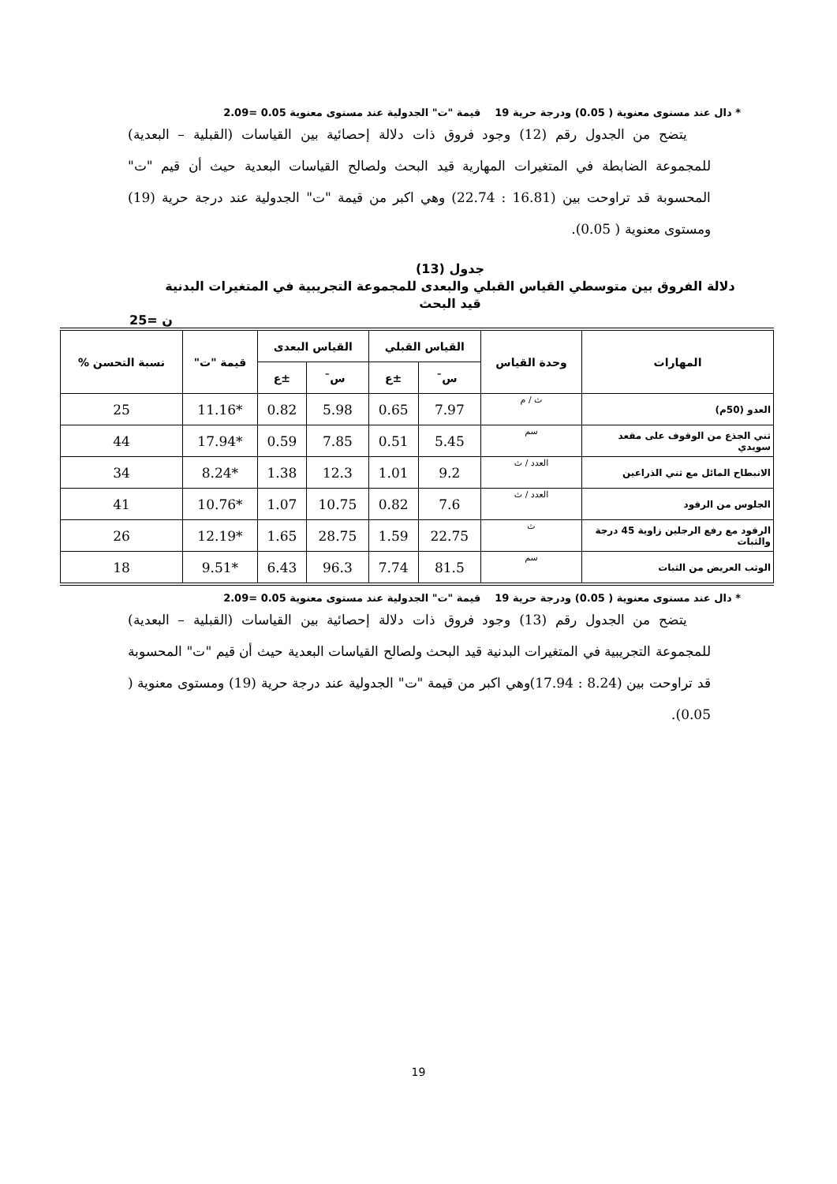* دال عند مستوى معنوية ( 0.05) ودرجة حرية 19 قيمة "ت" الجدولية عند مستوى معنوية 0.05 =2.09
يتضح من الجدول رقم (12) وجود فروق ذات دلالة إحصائية بين القياسات (القبلية – البعدية) للمجموعة الضابطة في المتغيرات المهارية قيد البحث ولصالح القياسات البعدية حيث أن قيم "ت" المحسوبة قد تراوحت بين (16.81 : 22.74) وهي اكبر من قيمة "ت" الجدولية عند درجة حرية (19) ومستوى معنوية ( 0.05).
جدول (13)
دلالة الفروق بين متوسطي القياس القبلي والبعدى للمجموعة التجريبية في المتغيرات البدنية
قيد البحث
ن =25
| المهارات | وحدة القياس | القياس القبلي | | القياس البعدى | | قيمة "ت" | نسبة التحسن % |
| --- | --- | --- | --- | --- | --- | --- | --- |
| | | س̄ | ±ع | س̄ | ±ع | | |
| العدو (50م) | ث / م | 7.97 | 0.65 | 5.98 | 0.82 | *11.16 | 25 |
| ثني الجذع من الوقوف على مقعد سويدي | سم | 5.45 | 0.51 | 7.85 | 0.59 | *17.94 | 44 |
| الانبطاح المائل مع ثني الذراعين | العدد / ث | 9.2 | 1.01 | 12.3 | 1.38 | *8.24 | 34 |
| الجلوس من الرقود | العدد / ث | 7.6 | 0.82 | 10.75 | 1.07 | *10.76 | 41 |
| الرقود مع رفع الرجلين زاوية 45 درجة والثبات | ث | 22.75 | 1.59 | 28.75 | 1.65 | *12.19 | 26 |
| الوثب العريض من الثبات | سم | 81.5 | 7.74 | 96.3 | 6.43 | *9.51 | 18 |
* دال عند مستوى معنوية ( 0.05) ودرجة حرية 19 قيمة "ت" الجدولية عند مستوى معنوية 0.05 =2.09
يتضح من الجدول رقم (13) وجود فروق ذات دلالة إحصائية بين القياسات (القبلية – البعدية) للمجموعة التجريبية في المتغيرات البدنية قيد البحث ولصالح القياسات البعدية حيث أن قيم "ت" المحسوبة قد تراوحت بين (8.24 : 17.94)وهي اكبر من قيمة "ت" الجدولية عند درجة حرية (19) ومستوى معنوية ( 0.05).
19